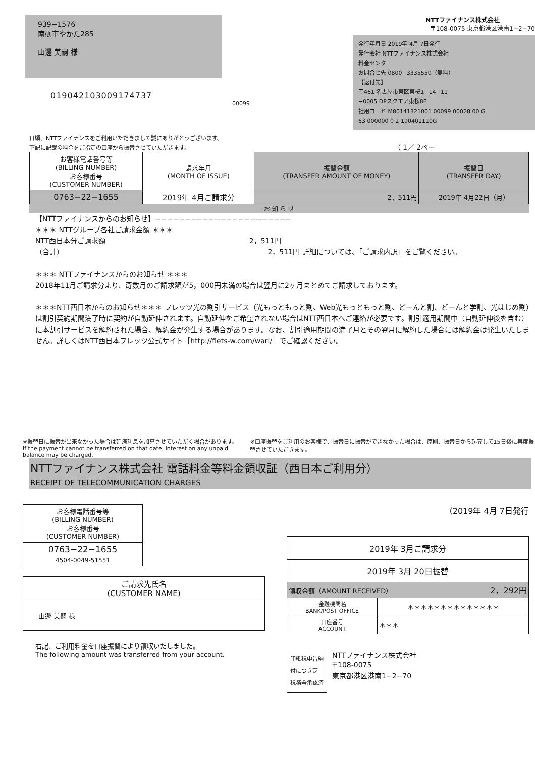939−1576
南砺市やかた285
山邊 美嗣 様
0190421030091747​37
00099
NTTファイナンス株式会社
〒108-0075 東京都港区港南1−2−70
発行年月日 2019年 4月 7日発行
発行会社 NTTファイナンス株式会社
料金センター
お問合せ先 0800−3335550（無料）
【返付先】
〒461 名古屋市東区東桜1−14−11
−0005 DPスクエア東桜8F
社用コード M80141321001 00099 00028 00 G
63 000000 0 2 190401110G
日頃、NTTファイナンスをご利用いただきまして誠にありがとうございます。
下記に記載の料金をご指定の口座から振替させていただきます。 （ 1／ 2ペー
| お客様電話番号等 (BILLING NUMBER) お客様番号 (CUSTOMER NUMBER) | 請求年月 (MONTH OF ISSUE) | 振替金額 (TRANSFER AMOUNT OF MONEY) | 振替日 (TRANSFER DAY) |
| --- | --- | --- | --- |
| 0763−22−1655 | 2019年 4月ご請求分 | 2，511円 | 2019年 4月22日（月） |
お 知 ら せ
【NTTファイナンスからのお知らせ】−−−−−−−−−−−−−−−−−−−−−−−
＊＊＊ NTTグループ各社ご請求金額 ＊＊＊
NTT西日本分ご請求額 2，511円
（合計） 2，511円 詳細については、「ご請求内訳」をご覧ください。
＊＊＊ NTTファイナンスからのお知らせ ＊＊＊
2018年11月ご請求分より、奇数月のご請求額が5，000円未満の場合は翌月に2ヶ月まとめてご請求しております。
＊＊＊NTT西日本からのお知らせ＊＊＊ フレッツ光の割引サービス（光もっともっと割、Web光もっともっと割、どーんと割、どーんと学割、光はじめ割）は割引契約期間満了時に契約が自動延伸されます。自動延伸をご希望されない場合はNTT西日本へご連絡が必要です。割引適用期間中（自動延伸後を含む）に本割引サービスを解約された場合、解約金が発生する場合があります。なお、割引適用期間の満了月とその翌月に解約した場合には解約金は発生いたしません。詳しくはNTT西日本フレッツ公式サイト［http://flets-w.com/wari/］でご確認ください。
※振替日に振替が出来なかった場合は延滞利息を加算させていただく場合があります。
If the payment cannot be transferred on that date, interest on any unpaid balance may be charged.
※口座振替をご利用のお客様で、振替日に振替ができなかった場合は、原則、振替日から起算して15日後に再度振替させていただきます。
NTTファイナンス株式会社 電話料金等料金領収証（西日本ご利用分）
RECEIPT OF TELECOMMUNICATION CHARGES
| お客様電話番号等 (BILLING NUMBER) お客様番号 (CUSTOMER NUMBER) |
| --- |
| 0763−22−1655 4504-0049-51551 |
| ご請求先氏名 (CUSTOMER NAME) |
| --- |
| 山邊 美嗣 様 |
右記、ご利用料金を口座振替により領収いたしました。
The following amount was transferred from your account.
（2019年 4月 7日発行
| 2019年 3月ご請求分 | |
| 2019年 3月 20日振替 | |
| 領収金額（AMOUNT RECEIVED） 2，292円 | |
| 金融機関名 BANK/POST OFFICE | ＊＊＊＊＊＊＊＊＊＊＊＊＊＊ |
| 口座番号 ACCOUNT | ＊＊＊ |
印紙税申告納
付につき芝
税務署承認済
NTTファイナンス株式会社
〒108-0075
東京都港区港南1−2−70